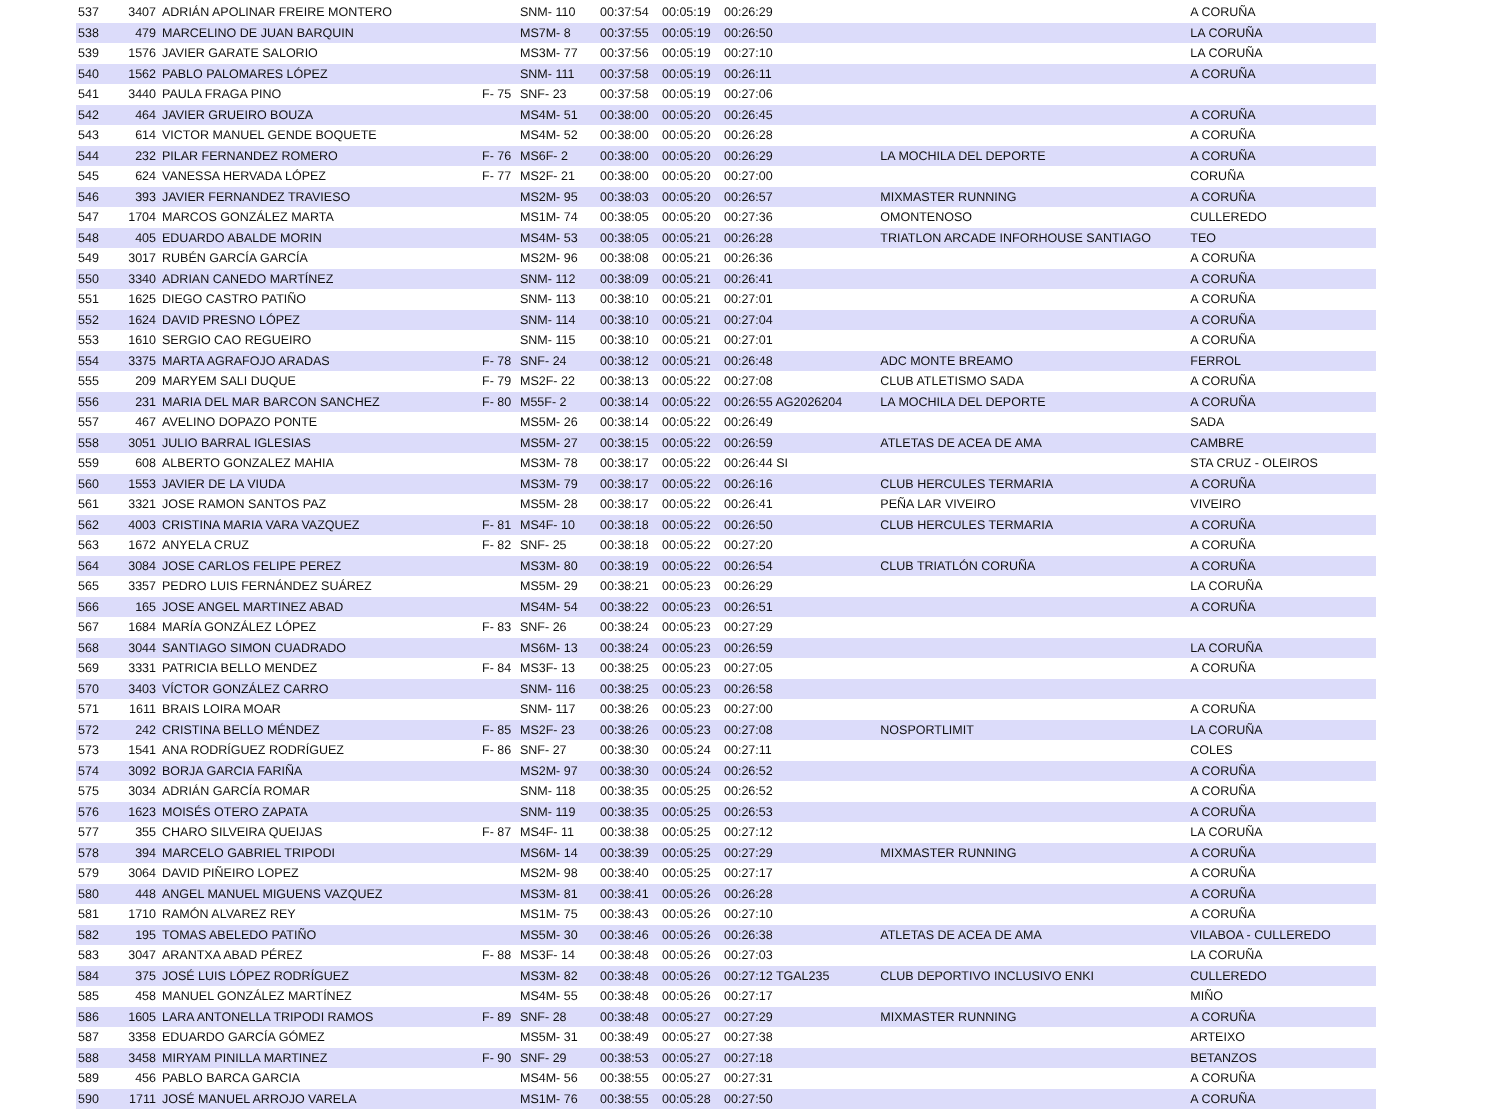| 537 | 3407 | ADRIÁN APOLINAR FREIRE MONTERO | | SNM- 110 | 00:37:54 | 00:05:19 | 00:26:29 | | A CORUÑA |
| 538 | 479 | MARCELINO DE JUAN BARQUIN | | MS7M- 8 | 00:37:55 | 00:05:19 | 00:26:50 | | LA CORUÑA |
| 539 | 1576 | JAVIER GARATE SALORIO | | MS3M- 77 | 00:37:56 | 00:05:19 | 00:27:10 | | LA CORUÑA |
| 540 | 1562 | PABLO PALOMARES LÓPEZ | | SNM- 111 | 00:37:58 | 00:05:19 | 00:26:11 | | A CORUÑA |
| 541 | 3440 | PAULA FRAGA PINO | F- 75 | SNF- 23 | 00:37:58 | 00:05:19 | 00:27:06 | | |
| 542 | 464 | JAVIER GRUEIRO BOUZA | | MS4M- 51 | 00:38:00 | 00:05:20 | 00:26:45 | | A CORUÑA |
| 543 | 614 | VICTOR MANUEL GENDE BOQUETE | | MS4M- 52 | 00:38:00 | 00:05:20 | 00:26:28 | | A CORUÑA |
| 544 | 232 | PILAR FERNANDEZ ROMERO | F- 76 | MS6F- 2 | 00:38:00 | 00:05:20 | 00:26:29 | LA MOCHILA DEL DEPORTE | A CORUÑA |
| 545 | 624 | VANESSA HERVADA LÓPEZ | F- 77 | MS2F- 21 | 00:38:00 | 00:05:20 | 00:27:00 | | CORUÑA |
| 546 | 393 | JAVIER FERNANDEZ TRAVIESO | | MS2M- 95 | 00:38:03 | 00:05:20 | 00:26:57 | MIXMASTER RUNNING | A CORUÑA |
| 547 | 1704 | MARCOS GONZÁLEZ MARTA | | MS1M- 74 | 00:38:05 | 00:05:20 | 00:27:36 | OMONTENOSO | CULLEREDO |
| 548 | 405 | EDUARDO ABALDE MORIN | | MS4M- 53 | 00:38:05 | 00:05:21 | 00:26:28 | TRIATLON ARCADE INFORHOUSE SANTIAGO | TEO |
| 549 | 3017 | RUBÉN GARCÍA GARCÍA | | MS2M- 96 | 00:38:08 | 00:05:21 | 00:26:36 | | A CORUÑA |
| 550 | 3340 | ADRIAN CANEDO MARTÍNEZ | | SNM- 112 | 00:38:09 | 00:05:21 | 00:26:41 | | A CORUÑA |
| 551 | 1625 | DIEGO CASTRO PATIÑO | | SNM- 113 | 00:38:10 | 00:05:21 | 00:27:01 | | A CORUÑA |
| 552 | 1624 | DAVID PRESNO LÓPEZ | | SNM- 114 | 00:38:10 | 00:05:21 | 00:27:04 | | A CORUÑA |
| 553 | 1610 | SERGIO CAO REGUEIRO | | SNM- 115 | 00:38:10 | 00:05:21 | 00:27:01 | | A CORUÑA |
| 554 | 3375 | MARTA AGRAFOJO ARADAS | F- 78 | SNF- 24 | 00:38:12 | 00:05:21 | 00:26:48 | ADC MONTE BREAMO | FERROL |
| 555 | 209 | MARYEM SALI DUQUE | F- 79 | MS2F- 22 | 00:38:13 | 00:05:22 | 00:27:08 | CLUB ATLETISMO SADA | A CORUÑA |
| 556 | 231 | MARIA DEL MAR BARCON SANCHEZ | F- 80 | M55F- 2 | 00:38:14 | 00:05:22 | 00:26:55 AG2026204 | LA MOCHILA DEL DEPORTE | A CORUÑA |
| 557 | 467 | AVELINO DOPAZO PONTE | | MS5M- 26 | 00:38:14 | 00:05:22 | 00:26:49 | | SADA |
| 558 | 3051 | JULIO BARRAL IGLESIAS | | MS5M- 27 | 00:38:15 | 00:05:22 | 00:26:59 | ATLETAS DE ACEA DE AMA | CAMBRE |
| 559 | 608 | ALBERTO GONZALEZ MAHIA | | MS3M- 78 | 00:38:17 | 00:05:22 | 00:26:44 SI | | STA CRUZ - OLEIROS |
| 560 | 1553 | JAVIER DE LA VIUDA | | MS3M- 79 | 00:38:17 | 00:05:22 | 00:26:16 | CLUB HERCULES TERMARIA | A CORUÑA |
| 561 | 3321 | JOSE RAMON SANTOS PAZ | | MS5M- 28 | 00:38:17 | 00:05:22 | 00:26:41 | PEÑA LAR VIVEIRO | VIVEIRO |
| 562 | 4003 | CRISTINA MARIA VARA VAZQUEZ | F- 81 | MS4F- 10 | 00:38:18 | 00:05:22 | 00:26:50 | CLUB HERCULES TERMARIA | A CORUÑA |
| 563 | 1672 | ANYELA CRUZ | F- 82 | SNF- 25 | 00:38:18 | 00:05:22 | 00:27:20 | | A CORUÑA |
| 564 | 3084 | JOSE CARLOS FELIPE PEREZ | | MS3M- 80 | 00:38:19 | 00:05:22 | 00:26:54 | CLUB TRIATLÓN CORUÑA | A CORUÑA |
| 565 | 3357 | PEDRO LUIS FERNÁNDEZ SUÁREZ | | MS5M- 29 | 00:38:21 | 00:05:23 | 00:26:29 | | LA CORUÑA |
| 566 | 165 | JOSE ANGEL MARTINEZ ABAD | | MS4M- 54 | 00:38:22 | 00:05:23 | 00:26:51 | | A CORUÑA |
| 567 | 1684 | MARÍA GONZÁLEZ LÓPEZ | F- 83 | SNF- 26 | 00:38:24 | 00:05:23 | 00:27:29 | | |
| 568 | 3044 | SANTIAGO SIMON CUADRADO | | MS6M- 13 | 00:38:24 | 00:05:23 | 00:26:59 | | LA CORUÑA |
| 569 | 3331 | PATRICIA BELLO MENDEZ | F- 84 | MS3F- 13 | 00:38:25 | 00:05:23 | 00:27:05 | | A CORUÑA |
| 570 | 3403 | VÍCTOR GONZÁLEZ CARRO | | SNM- 116 | 00:38:25 | 00:05:23 | 00:26:58 | | |
| 571 | 1611 | BRAIS LOIRA MOAR | | SNM- 117 | 00:38:26 | 00:05:23 | 00:27:00 | | A CORUÑA |
| 572 | 242 | CRISTINA BELLO MÉNDEZ | F- 85 | MS2F- 23 | 00:38:26 | 00:05:23 | 00:27:08 | NOSPORTLIMIT | LA CORUÑA |
| 573 | 1541 | ANA RODRÍGUEZ RODRÍGUEZ | F- 86 | SNF- 27 | 00:38:30 | 00:05:24 | 00:27:11 | | COLES |
| 574 | 3092 | BORJA GARCIA FARIÑA | | MS2M- 97 | 00:38:30 | 00:05:24 | 00:26:52 | | A CORUÑA |
| 575 | 3034 | ADRIÁN GARCÍA ROMAR | | SNM- 118 | 00:38:35 | 00:05:25 | 00:26:52 | | A CORUÑA |
| 576 | 1623 | MOISÉS OTERO ZAPATA | | SNM- 119 | 00:38:35 | 00:05:25 | 00:26:53 | | A CORUÑA |
| 577 | 355 | CHARO SILVEIRA QUEIJAS | F- 87 | MS4F- 11 | 00:38:38 | 00:05:25 | 00:27:12 | | LA CORUÑA |
| 578 | 394 | MARCELO GABRIEL TRIPODI | | MS6M- 14 | 00:38:39 | 00:05:25 | 00:27:29 | MIXMASTER RUNNING | A CORUÑA |
| 579 | 3064 | DAVID PIÑEIRO LOPEZ | | MS2M- 98 | 00:38:40 | 00:05:25 | 00:27:17 | | A CORUÑA |
| 580 | 448 | ANGEL MANUEL MIGUENS VAZQUEZ | | MS3M- 81 | 00:38:41 | 00:05:26 | 00:26:28 | | A CORUÑA |
| 581 | 1710 | RAMÓN ALVAREZ REY | | MS1M- 75 | 00:38:43 | 00:05:26 | 00:27:10 | | A CORUÑA |
| 582 | 195 | TOMAS ABELEDO PATIÑO | | MS5M- 30 | 00:38:46 | 00:05:26 | 00:26:38 | ATLETAS DE ACEA DE AMA | VILABOA - CULLEREDO |
| 583 | 3047 | ARANTXA ABAD PÉREZ | F- 88 | MS3F- 14 | 00:38:48 | 00:05:26 | 00:27:03 | | LA CORUÑA |
| 584 | 375 | JOSÉ LUIS LÓPEZ RODRÍGUEZ | | MS3M- 82 | 00:38:48 | 00:05:26 | 00:27:12 TGAL235 | CLUB DEPORTIVO INCLUSIVO ENKI | CULLEREDO |
| 585 | 458 | MANUEL GONZÁLEZ MARTÍNEZ | | MS4M- 55 | 00:38:48 | 00:05:26 | 00:27:17 | | MIÑO |
| 586 | 1605 | LARA ANTONELLA TRIPODI RAMOS | F- 89 | SNF- 28 | 00:38:48 | 00:05:27 | 00:27:29 | MIXMASTER RUNNING | A CORUÑA |
| 587 | 3358 | EDUARDO GARCÍA GÓMEZ | | MS5M- 31 | 00:38:49 | 00:05:27 | 00:27:38 | | ARTEIXO |
| 588 | 3458 | MIRYAM PINILLA MARTINEZ | F- 90 | SNF- 29 | 00:38:53 | 00:05:27 | 00:27:18 | | BETANZOS |
| 589 | 456 | PABLO BARCA GARCIA | | MS4M- 56 | 00:38:55 | 00:05:27 | 00:27:31 | | A CORUÑA |
| 590 | 1711 | JOSÉ MANUEL ARROJO VARELA | | MS1M- 76 | 00:38:55 | 00:05:28 | 00:27:50 | | A CORUÑA |